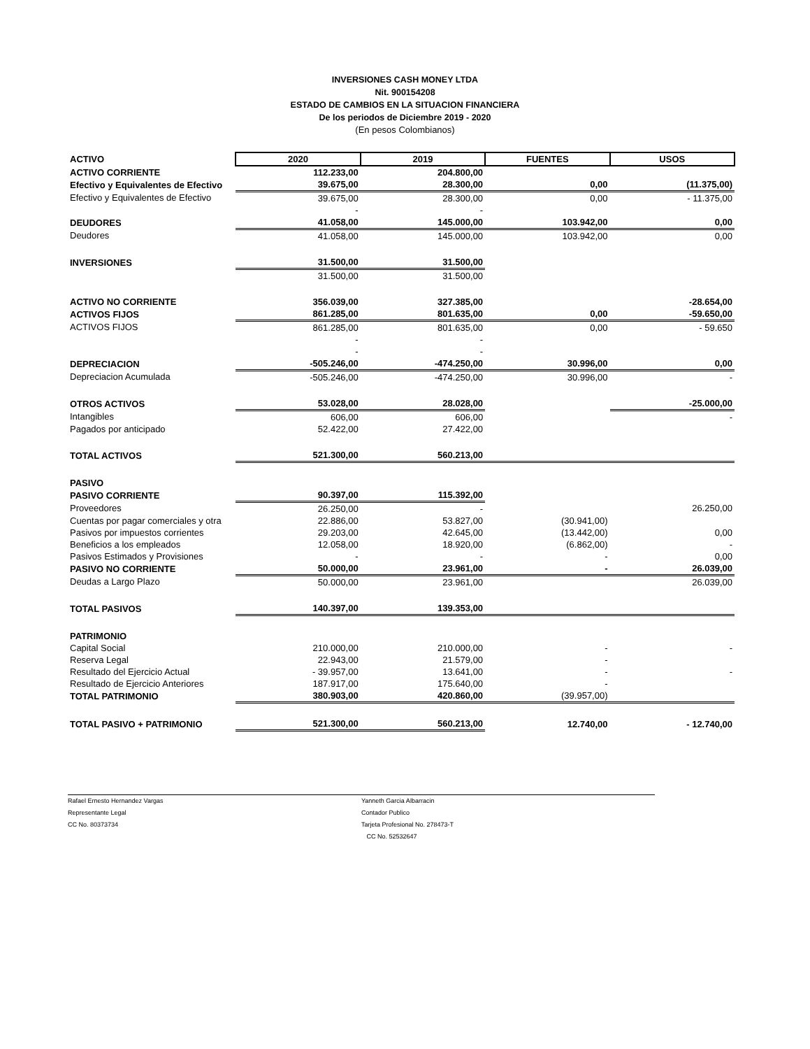INVERSIONES CASH MONEY LTDA
Nit. 900154208
ESTADO DE CAMBIOS EN LA SITUACION FINANCIERA
De los periodos de Diciembre 2019 - 2020
(En pesos Colombianos)
| ACTIVO | 2020 | 2019 | FUENTES | USOS |
| ACTIVO CORRIENTE | 112.233,00 | 204.800,00 | | |
| Efectivo y Equivalentes de Efectivo | 39.675,00 | 28.300,00 | 0,00 | (11.375,00) |
| Efectivo y Equivalentes de Efectivo | 39.675,00 | 28.300,00 | 0,00 | - 11.375,00 |
| | - | - | | |
| DEUDORES | 41.058,00 | 145.000,00 | 103.942,00 | 0,00 |
| Deudores | 41.058,00 | 145.000,00 | 103.942,00 | 0,00 |
| INVERSIONES | 31.500,00 | 31.500,00 | | |
| | 31.500,00 | 31.500,00 | | |
| ACTIVO NO CORRIENTE | 356.039,00 | 327.385,00 | | -28.654,00 |
| ACTIVOS FIJOS | 861.285,00 | 801.635,00 | 0,00 | -59.650,00 |
| ACTIVOS FIJOS | 861.285,00 | 801.635,00 | 0,00 | - 59.650 |
| | - | - | | |
| | - | - | | |
| DEPRECIACION | -505.246,00 | -474.250,00 | 30.996,00 | 0,00 |
| Depreciacion Acumulada | -505.246,00 | -474.250,00 | 30.996,00 | - |
| OTROS ACTIVOS | 53.028,00 | 28.028,00 | | -25.000,00 |
| Intangibles | 606,00 | 606,00 | | - |
| Pagados por anticipado | 52.422,00 | 27.422,00 | | |
| TOTAL ACTIVOS | 521.300,00 | 560.213,00 | | |
| PASIVO | | | | |
| PASIVO CORRIENTE | 90.397,00 | 115.392,00 | | |
| Proveedores | 26.250,00 | - | | 26.250,00 |
| Cuentas por pagar comerciales y otra | 22.886,00 | 53.827,00 | (30.941,00) | |
| Pasivos por impuestos corrientes | 29.203,00 | 42.645,00 | (13.442,00) | 0,00 |
| Beneficios a los empleados | 12.058,00 | 18.920,00 | (6.862,00) | - |
| Pasivos Estimados y Provisiones | - | - | - | 0,00 |
| PASIVO NO CORRIENTE | 50.000,00 | 23.961,00 | - | 26.039,00 |
| Deudas a Largo Plazo | 50.000,00 | 23.961,00 | | 26.039,00 |
| TOTAL PASIVOS | 140.397,00 | 139.353,00 | | |
| PATRIMONIO | | | | |
| Capital Social | 210.000,00 | 210.000,00 | - | - |
| Reserva Legal | 22.943,00 | 21.579,00 | - | |
| Resultado del Ejercicio Actual | - 39.957,00 | 13.641,00 | - | - |
| Resultado de Ejercicio Anteriores | 187.917,00 | 175.640,00 | - | |
| TOTAL PATRIMONIO | 380.903,00 | 420.860,00 | (39.957,00) | |
| TOTAL PASIVO + PATRIMONIO | 521.300,00 | 560.213,00 | 12.740,00 | - 12.740,00 |
Rafael Ernesto Hernandez Vargas
Representante Legal
CC No. 80373734
Yanneth Garcia Albarracin
Contador Publico
Tarjeta Profesional No. 278473-T
CC No. 52532647